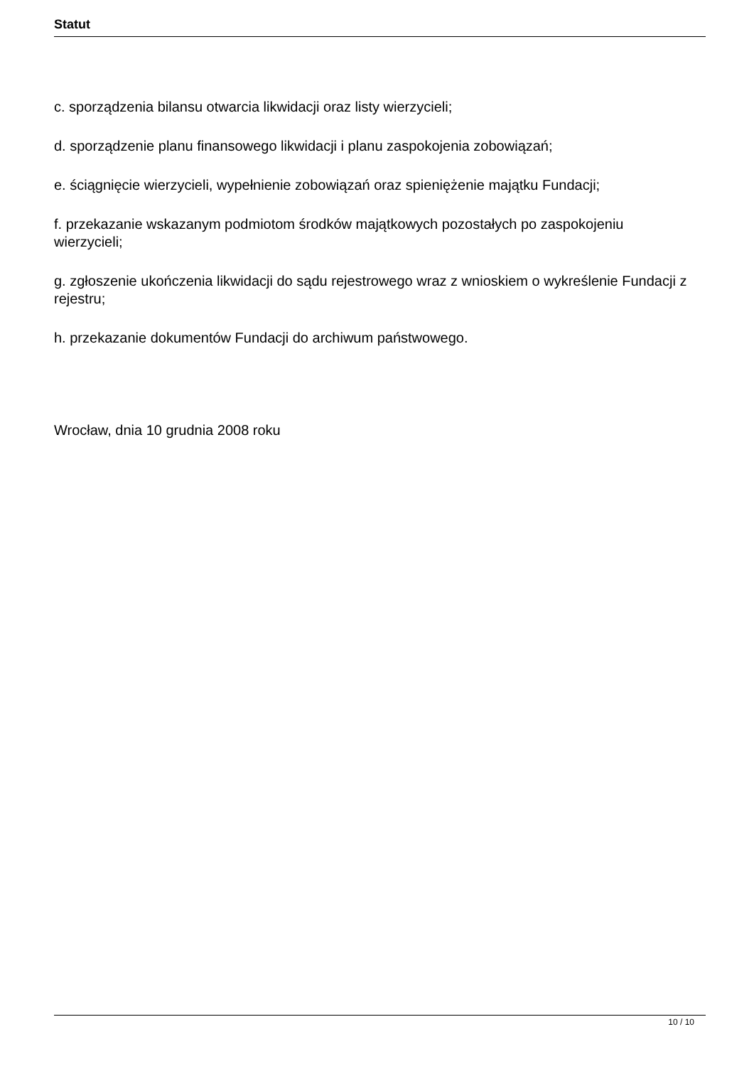Statut
c. sporządzenia bilansu otwarcia likwidacji oraz listy wierzycieli;
d. sporządzenie planu finansowego likwidacji i planu zaspokojenia zobowiązań;
e. ściągnięcie wierzycieli, wypełnienie zobowiązań oraz spieniężenie majątku Fundacji;
f. przekazanie wskazanym podmiotom środków majątkowych pozostałych po zaspokojeniu wierzycieli;
g. zgłoszenie ukończenia likwidacji do sądu rejestrowego wraz z wnioskiem o wykreślenie Fundacji z rejestru;
h. przekazanie dokumentów Fundacji do archiwum państwowego.
Wrocław, dnia 10 grudnia 2008 roku
10 / 10